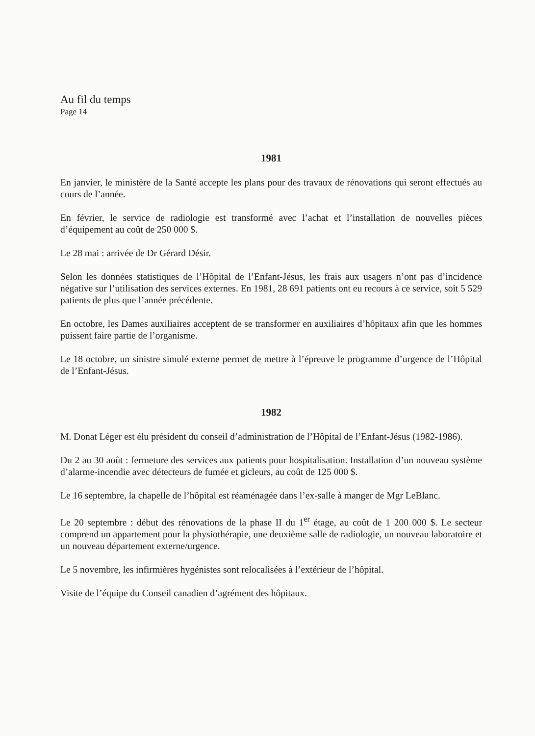Au fil du temps
Page 14
1981
En janvier, le ministère de la Santé accepte les plans pour des travaux de rénovations qui seront effectués au cours de l’année.
En février, le service de radiologie est transformé avec l’achat et l’installation de nouvelles pièces d’équipement au coût de 250 000 $.
Le 28 mai : arrivée de Dr Gérard Désir.
Selon les données statistiques de l’Hôpital de l’Enfant-Jésus, les frais aux usagers n’ont pas d’incidence négative sur l’utilisation des services externes. En 1981, 28 691 patients ont eu recours à ce service, soit 5 529 patients de plus que l’année précédente.
En octobre, les Dames auxiliaires acceptent de se transformer en auxiliaires d’hôpitaux afin que les hommes puissent faire partie de l’organisme.
Le 18 octobre, un sinistre simulé externe permet de mettre à l’épreuve le programme d’urgence de l’Hôpital de l’Enfant-Jésus.
1982
M. Donat Léger est élu président du conseil d’administration de l’Hôpital de l’Enfant-Jésus (1982-1986).
Du 2 au 30 août : fermeture des services aux patients pour hospitalisation. Installation d’un nouveau système d’alarme-incendie avec détecteurs de fumée et gicleurs, au coût de 125 000 $.
Le 16 septembre, la chapelle de l’hôpital est réaménagée dans l’ex-salle à manger de Mgr LeBlanc.
Le 20 septembre : début des rénovations de la phase II du 1<sup>er</sup> étage, au coût de 1 200 000 $. Le secteur comprend un appartement pour la physiothérapie, une deuxième salle de radiologie, un nouveau laboratoire et un nouveau département externe/urgence.
Le 5 novembre, les infirmières hygénistes sont relocalisées à l’extérieur de l’hôpital.
Visite de l’équipe du Conseil canadien d’agrément des hôpitaux.